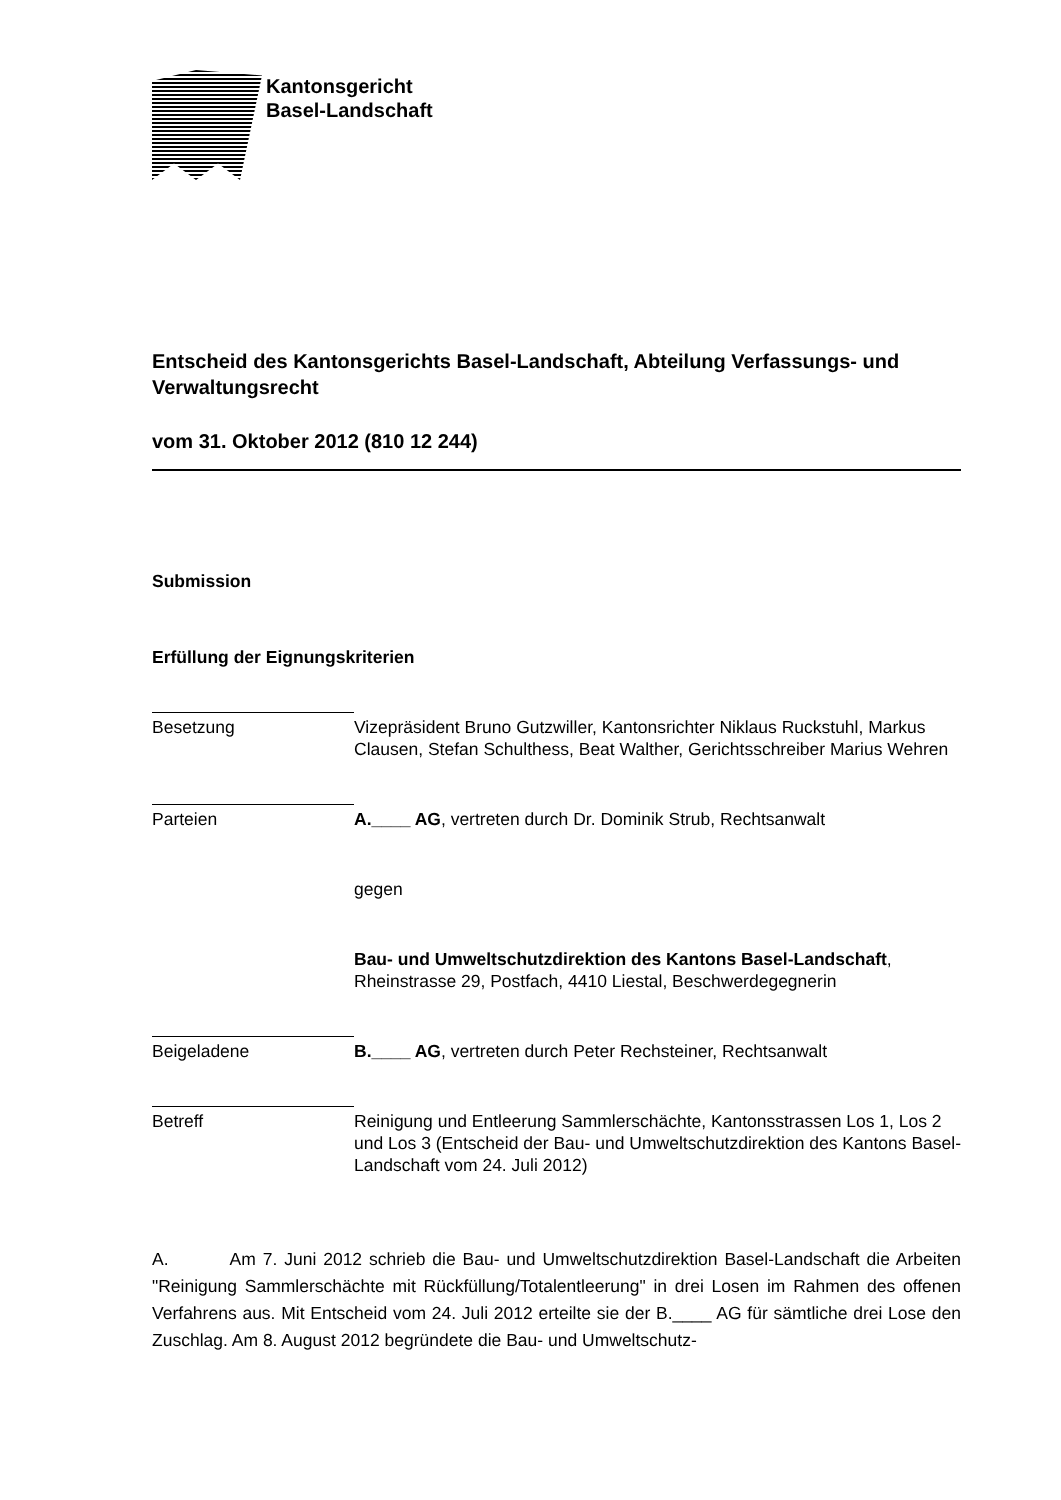Kantonsgericht
Basel-Landschaft
Entscheid des Kantonsgerichts Basel-Landschaft, Abteilung Verfassungs- und Verwaltungsrecht
vom 31. Oktober 2012 (810 12 244)
Submission
Erfüllung der Eignungskriterien
Besetzung
Vizepräsident Bruno Gutzwiller, Kantonsrichter Niklaus Ruckstuhl, Markus Clausen, Stefan Schulthess, Beat Walther, Gerichtsschreiber Marius Wehren
Parteien
A.____ AG, vertreten durch Dr. Dominik Strub, Rechtsanwalt
gegen
Bau- und Umweltschutzdirektion des Kantons Basel-Landschaft, Rheinstrasse 29, Postfach, 4410 Liestal, Beschwerdegegnerin
Beigeladene
B.____ AG, vertreten durch Peter Rechsteiner, Rechtsanwalt
Betreff
Reinigung und Entleerung Sammlerschächte, Kantonsstrassen Los 1, Los 2 und Los 3 (Entscheid der Bau- und Umweltschutzdirektion des Kantons Basel-Landschaft vom 24. Juli 2012)
A. Am 7. Juni 2012 schrieb die Bau- und Umweltschutzdirektion Basel-Landschaft die Arbeiten "Reinigung Sammlerschächte mit Rückfüllung/Totalentleerung" in drei Losen im Rahmen des offenen Verfahrens aus. Mit Entscheid vom 24. Juli 2012 erteilte sie der B.____ AG für sämtliche drei Lose den Zuschlag. Am 8. August 2012 begründete die Bau- und Umweltschutz-